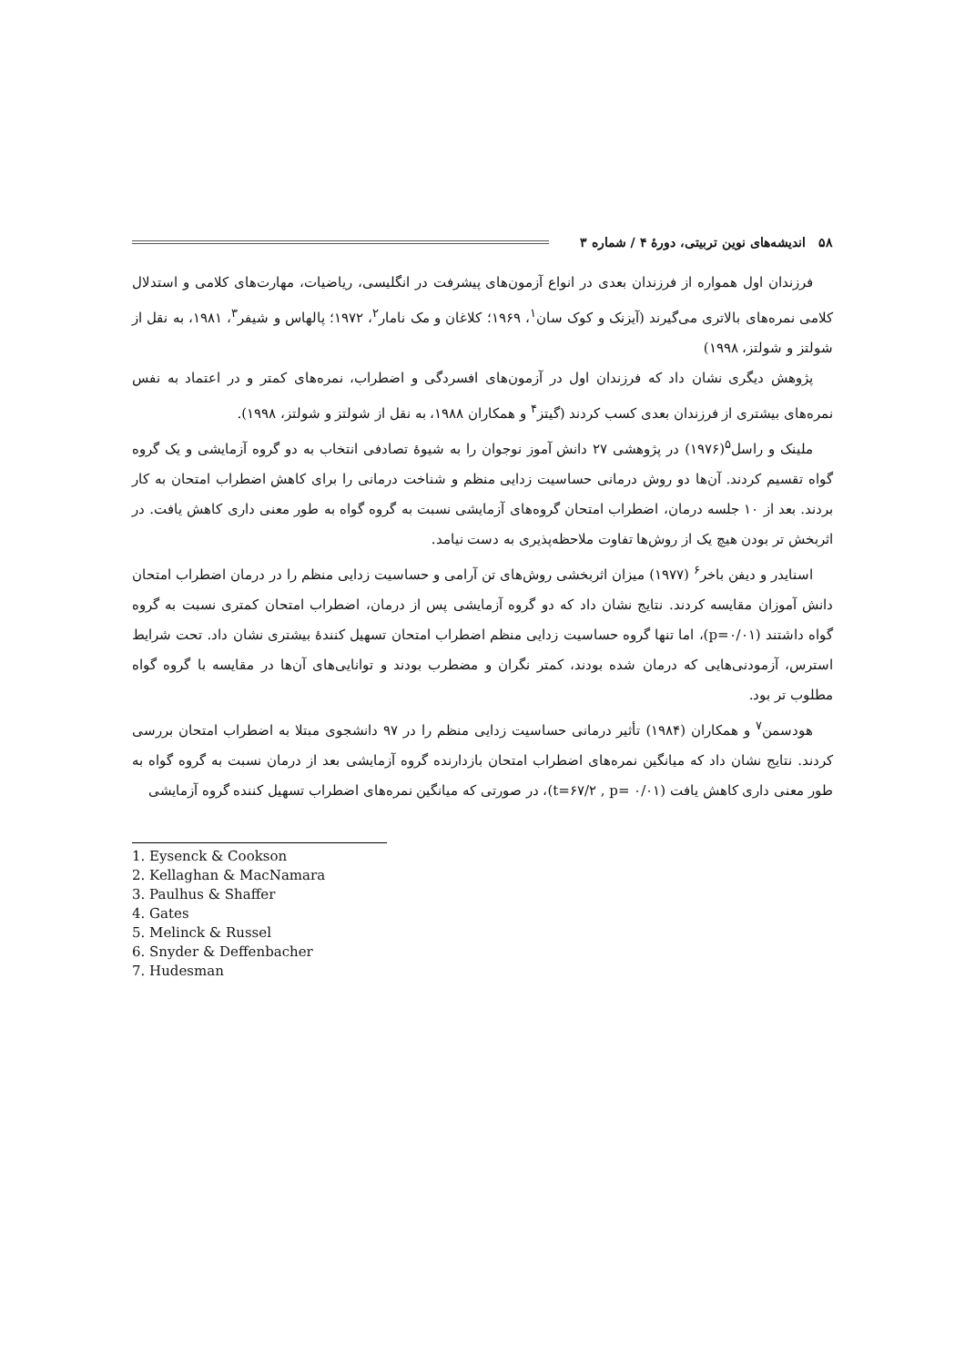۵۸ اندیشه‌های نوین تربیتی، دورۀ ۴ / شماره ۳
فرزندان اول همواره از فرزندان بعدی در انواع آزمون‌های پیشرفت در انگلیسی، ریاضیات، مهارت‌های کلامی و استدلال کلامی نمره‌های بالاتری می‌گیرند (آیزنک و کوک سان<sup>۱</sup>، ۱۹۶۹؛ کلاغان و مک نامار<sup>۲</sup>، ۱۹۷۲؛ پالهاس و شیفر<sup>۳</sup>، ۱۹۸۱، به نقل از شولتز و شولتز، ۱۹۹۸)
پژوهش دیگری نشان داد که فرزندان اول در آزمون‌های افسردگی و اضطراب، نمره‌های کمتر و در اعتماد به نفس نمره‌های بیشتری از فرزندان بعدی کسب کردند (گیتز<sup>۴</sup> و همکاران ۱۹۸۸، به نقل از شولتز و شولتز، ۱۹۹۸).
ملینک و راسل<sup>۵</sup>(۱۹۷۶) در پژوهشی ۲۷ دانش آموز نوجوان را به شیوۀ تصادفی انتخاب به دو گروه آزمایشی و یک گروه گواه تقسیم کردند. آن‌ها دو روش درمانی حساسیت زدایی منظم و شناخت درمانی را برای کاهش اضطراب امتحان به کار بردند. بعد از ۱۰ جلسه درمان، اضطراب امتحان گروه‌های آزمایشی نسبت به گروه گواه به طور معنی داری کاهش یافت. در اثربخش تر بودن هیچ یک از روش‌ها تفاوت ملاحظه‌پذیری به دست نیامد.
اسنایدر و دیفن باخر<sup>۶</sup> (۱۹۷۷) میزان اثربخشی روش‌های تن آرامی و حساسیت زدایی منظم را در درمان اضطراب امتحان دانش آموزان مقایسه کردند. نتایج نشان داد که دو گروه آزمایشی پس از درمان، اضطراب امتحان کمتری نسبت به گروه گواه داشتند (p=۰/۰۱)، اما تنها گروه حساسیت زدایی منظم اضطراب امتحان تسهیل کنندۀ بیشتری نشان داد. تحت شرایط استرس، آزمودنی‌هایی که درمان شده بودند، کمتر نگران و مضطرب بودند و توانایی‌های آن‌ها در مقایسه با گروه گواه مطلوب تر بود.
هودسمن<sup>۷</sup> و همکاران (۱۹۸۴) تأثیر درمانی حساسیت زدایی منظم را در ۹۷ دانشجوی مبتلا به اضطراب امتحان بررسی کردند. نتایج نشان داد که میانگین نمره‌های اضطراب امتحان بازدارنده گروه آزمایشی بعد از درمان نسبت به گروه گواه به طور معنی داری کاهش یافت (t=۶۷/۲ , p= ۰/۰۱)، در صورتی که میانگین نمره‌های اضطراب تسهیل کننده گروه آزمایشی
1. Eysenck & Cookson
2. Kellaghan & MacNamara
3. Paulhus & Shaffer
4. Gates
5. Melinck & Russel
6. Snyder & Deffenbacher
7. Hudesman